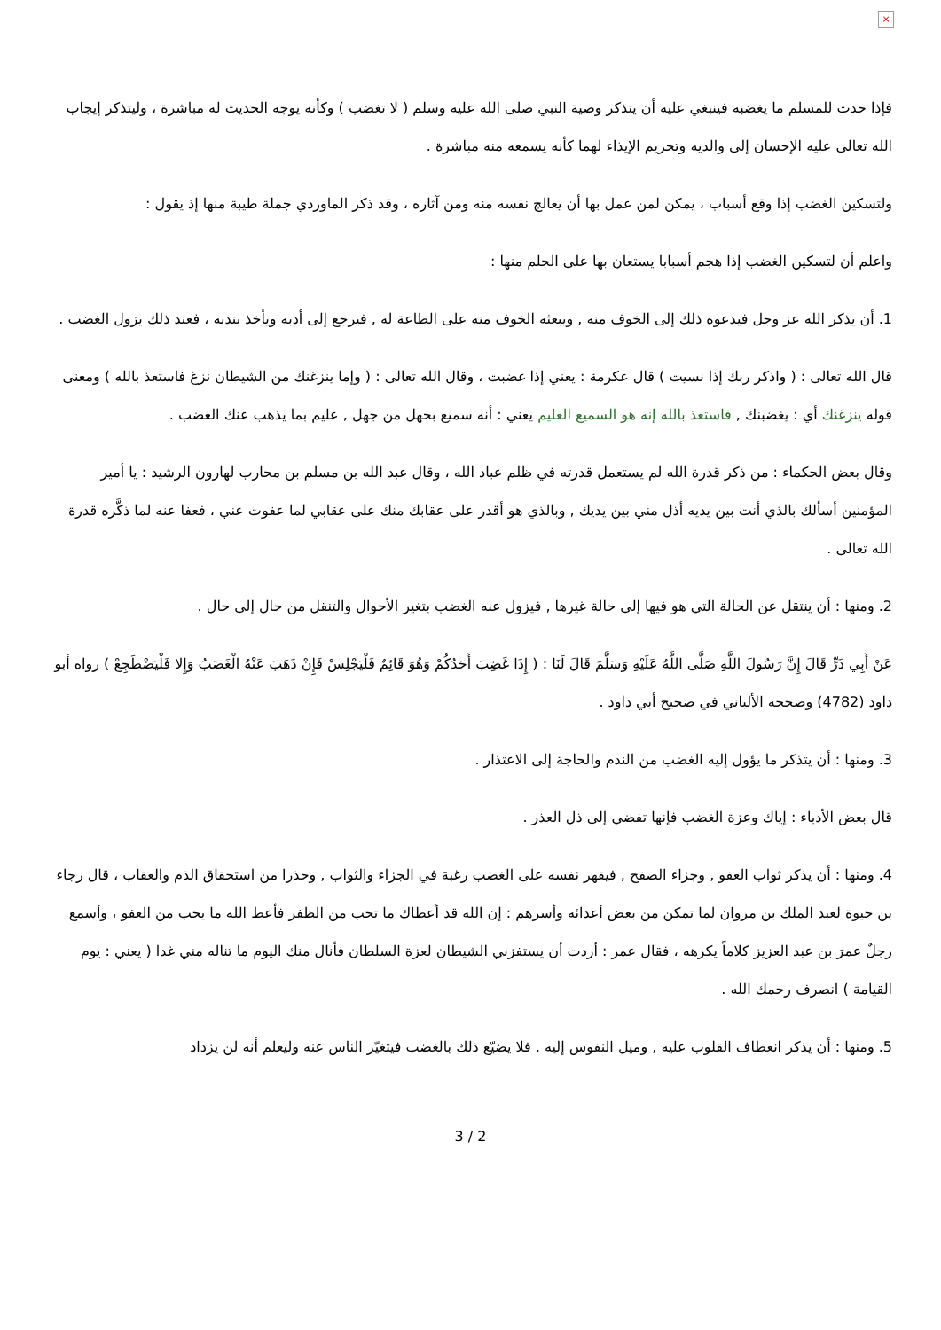×
فإذا حدث للمسلم ما يغضبه فينبغي عليه أن يتذكر وصية النبي صلى الله عليه وسلم ( لا تغضب ) وكأنه يوجه الحديث له مباشرة ، وليتذكر إيجاب الله تعالى عليه الإحسان إلى والديه وتحريم الإيذاء لهما كأنه يسمعه منه مباشرة .
ولتسكين الغضب إذا وقع أسباب ، يمكن لمن عمل بها أن يعالج نفسه منه ومن آثاره ، وقد ذكر الماوردي جملة طيبة منها إذ يقول :
واعلم أن لتسكين الغضب إذا هجم أسبابا يستعان بها على الحلم منها :
1. أن يذكر الله عز وجل فيدعوه ذلك إلى الخوف منه , ويبعثه الخوف منه على الطاعة له , فيرجع إلى أدبه ويأخذ بندبه ، فعند ذلك يزول الغضب .
قال الله تعالى : ( واذكر ربك إذا نسيت ) قال عكرمة : يعني إذا غضبت ، وقال الله تعالى : ( وإما ينزغنك من الشيطان نزغ فاستعذ بالله ) ومعنى قوله ينزغنك أي : يغضبنك , فاستعذ بالله إنه هو السميع العليم يعني : أنه سميع بجهل من جهل , عليم بما يذهب عنك الغضب .
وقال بعض الحكماء : من ذكر قدرة الله لم يستعمل قدرته في ظلم عباد الله ، وقال عبد الله بن مسلم بن محارب لهارون الرشيد : يا أمير المؤمنين أسألك بالذي أنت بين يديه أذل مني بين يديك , وبالذي هو أقدر على عقابك منك على عقابي لما عفوت عني ، فعفا عنه لما ذكَّره قدرة الله تعالى .
2. ومنها : أن ينتقل عن الحالة التي هو فيها إلى حالة غيرها , فيزول عنه الغضب بتغير الأحوال والتنقل من حال إلى حال .
عَنْ أَبِي ذَرٍّ قَالَ إِنَّ رَسُولَ اللَّهِ صَلَّى اللَّهُ عَلَيْهِ وَسَلَّمَ قَالَ لَنَا : ( إِذَا غَضِبَ أَحَدُكُمْ وَهُوَ قَائِمٌ فَلْيَجْلِسْ فَإِنْ ذَهَبَ عَنْهُ الْغَضَبُ وَإِلا فَلْيَضْطَجِعْ ) رواه أبو داود (4782) وصححه الألباني في صحيح أبي داود .
3. ومنها : أن يتذكر ما يؤول إليه الغضب من الندم والحاجة إلى الاعتذار .
قال بعض الأدباء : إياك وعزة الغضب فإنها تفضي إلى ذل العذر .
4. ومنها : أن يذكر ثواب العفو , وجزاء الصفح , فيقهر نفسه على الغضب رغبة في الجزاء والثواب , وحذرا من استحقاق الذم والعقاب ، قال رجاء بن حيوة لعبد الملك بن مروان لما تمكن من بعض أعدائه وأسرهم : إن الله قد أعطاك ما تحب من الظفر فأعط الله ما يحب من العفو ، وأسمع رجلٌ عمرَ بن عبد العزيز كلاماً يكرهه ، فقال عمر : أردت أن يستفزني الشيطان لعزة السلطان فأنال منك اليوم ما تناله مني غدا ( يعني : يوم القيامة ) انصرف رحمك الله .
5. ومنها : أن يذكر انعطاف القلوب عليه , وميل النفوس إليه , فلا يضيّع ذلك بالغضب فيتغيّر الناس عنه وليعلم أنه لن يزداد
3 / 2